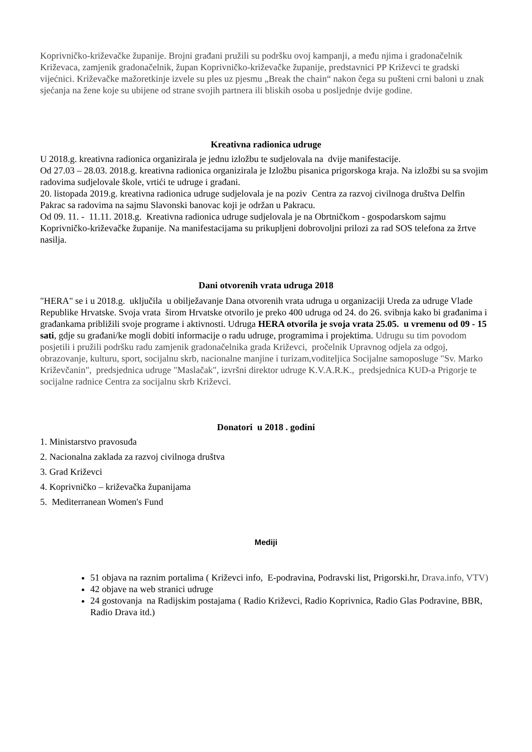Koprivničko-križevačke županije. Brojni građani pružili su podršku ovoj kampanji, a među njima i gradonačelnik Križevaca, zamjenik gradonačelnik, župan Koprivničko-križevačke županije, predstavnici PP Križevci te gradski vijećnici. Križevačke mažoretkinje izvele su ples uz pjesmu „Break the chain“ nakon čega su pušteni crni baloni u znak sjećanja na žene koje su ubijene od strane svojih partnera ili bliskih osoba u posljednje dvije godine.
Kreativna radionica udruge
U 2018.g. kreativna radionica organizirala je jednu izložbu te sudjelovala na dvije manifestacije.
Od 27.03 – 28.03. 2018.g. kreativna radionica organizirala je Izložbu pisanica prigorskoga kraja. Na izložbi su sa svojim radovima sudjelovale škole, vrtići te udruge i građani.
20. listopada 2019.g. kreativna radionica udruge sudjelovala je na poziv Centra za razvoj civilnoga društva Delfin Pakrac sa radovima na sajmu Slavonski banovac koji je održan u Pakracu.
Od 09. 11. - 11.11. 2018.g. Kreativna radionica udruge sudjelovala je na Obrtničkom - gospodarskom sajmu Koprivničko-križevačke županije. Na manifestacijama su prikupljeni dobrovoljni prilozi za rad SOS telefona za žrtve nasilja.
Dani otvorenih vrata udruga 2018
"HERA" se i u 2018.g. uključila u obilježavanje Dana otvorenih vrata udruga u organizaciji Ureda za udruge Vlade Republike Hrvatske. Svoja vrata širom Hrvatske otvorilo je preko 400 udruga od 24. do 26. svibnja kako bi građanima i građankama približili svoje programe i aktivnosti. Udruga HERA otvorila je svoja vrata 25.05. u vremenu od 09 - 15 sati, gdje su građani/ke mogli dobiti informacije o radu udruge, programima i projektima. Udrugu su tim povodom posjetili i pružili podršku radu zamjenik gradonačelnika grada Križevci, pročelnik Upravnog odjela za odgoj, obrazovanje, kulturu, sport, socijalnu skrb, nacionalne manjine i turizam,voditeljica Socijalne samoposluge "Sv. Marko Križevčanin", predsjednica udruge "Maslačak", izvršni direktor udruge K.V.A.R.K., predsjednica KUD-a Prigorje te socijalne radnice Centra za socijalnu skrb Križevci.
Donatori u 2018 . godini
1. Ministarstvo pravosuđa
2. Nacionalna zaklada za razvoj civilnoga društva
3. Grad Križevci
4. Koprivničko – križevačka županijama
5. Mediterranean Women's Fund
Mediji
51 objava na raznim portalima ( Križevci info, E-podravina, Podravski list, Prigorski.hr, Drava.info, VTV)
42 objave na web stranici udruge
24 gostovanja na Radijskim postajama ( Radio Križevci, Radio Koprivnica, Radio Glas Podravine, BBR, Radio Drava itd.)